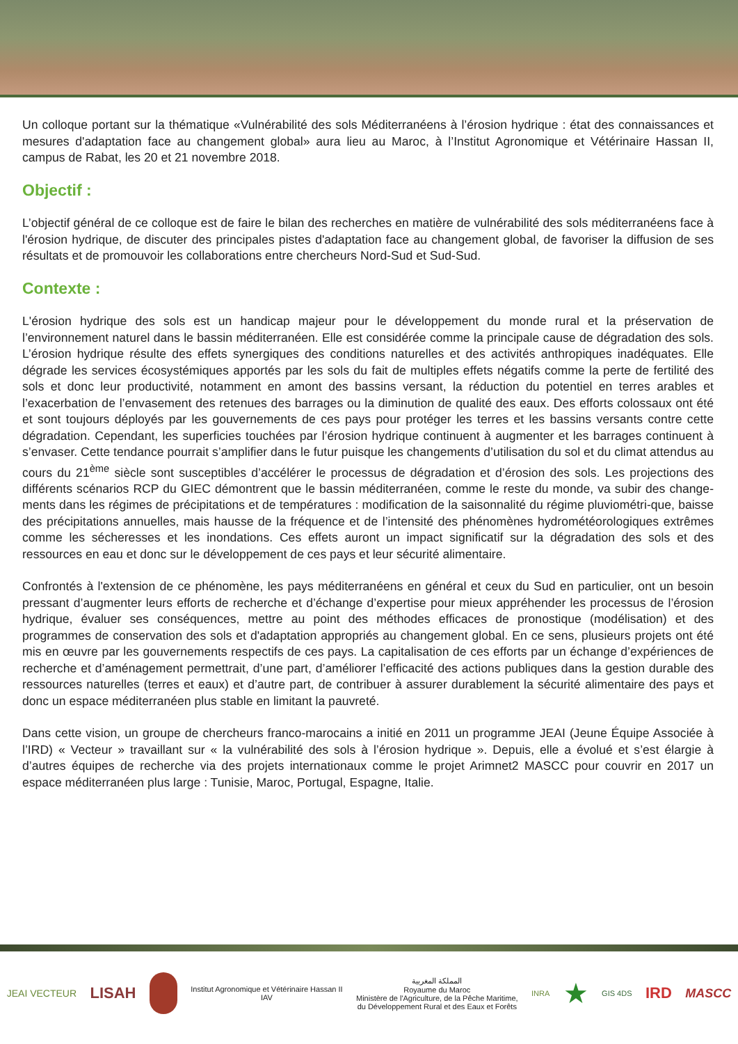Un colloque portant sur la thématique «Vulnérabilité des sols Méditerranéens à l’érosion hydrique : état des connaissances et mesures d'adaptation face au changement global» aura lieu au Maroc, à l’Institut Agronomique et Vétérinaire Hassan II, campus de Rabat, les 20 et 21 novembre 2018.
Objectif :
L’objectif général de ce colloque est de faire le bilan des recherches en matière de vulnérabilité des sols méditerranéens face à l'érosion hydrique, de discuter des principales pistes d'adaptation face au changement global, de favoriser la diffusion de ses résultats et de promouvoir les collaborations entre chercheurs Nord-Sud et Sud-Sud.
Contexte :
L'érosion hydrique des sols est un handicap majeur pour le développement du monde rural et la préservation de l’environnement naturel dans le bassin méditerranéen. Elle est considérée comme la principale cause de dégradation des sols. L’érosion hydrique résulte des effets synergiques des conditions naturelles et des activités anthropiques inadéquates. Elle dégrade les services écosystémiques apportés par les sols du fait de multiples effets négatifs comme la perte de fertilité des sols et donc leur productivité, notamment en amont des bassins versant, la réduction du potentiel en terres arables et l’exacerbation de l’envasement des retenues des barrages ou la diminution de qualité des eaux. Des efforts colossaux ont été et sont toujours déployés par les gouvernements de ces pays pour protéger les terres et les bassins versants contre cette dégradation. Cependant, les superficies touchées par l’érosion hydrique continuent à augmenter et les barrages continuent à s’envaser. Cette tendance pourrait s’amplifier dans le futur puisque les changements d’utilisation du sol et du climat attendus au cours du 21<sup>ème</sup> siècle sont susceptibles d’accélérer le processus de dégradation et d’érosion des sols. Les projections des différents scénarios RCP du GIEC démontrent que le bassin méditerranéen, comme le reste du monde, va subir des change-ments dans les régimes de précipitations et de températures : modification de la saisonnalité du régime pluviométri-que, baisse des précipitations annuelles, mais hausse de la fréquence et de l’intensité des phénomènes hydrométéorologiques extrêmes comme les sécheresses et les inondations. Ces effets auront un impact significatif sur la dégradation des sols et des ressources en eau et donc sur le développement de ces pays et leur sécurité alimentaire.
Confrontés à l'extension de ce phénomène, les pays méditerranéens en général et ceux du Sud en particulier, ont un besoin pressant d’augmenter leurs efforts de recherche et d’échange d’expertise pour mieux appréhender les processus de l’érosion hydrique, évaluer ses conséquences, mettre au point des méthodes efficaces de pronostique (modélisation) et des programmes de conservation des sols et d'adaptation appropriés au changement global. En ce sens, plusieurs projets ont été mis en œuvre par les gouvernements respectifs de ces pays. La capitalisation de ces efforts par un échange d’expériences de recherche et d’aménagement permettrait, d’une part, d’améliorer l’efficacité des actions publiques dans la gestion durable des ressources naturelles (terres et eaux) et d’autre part, de contribuer à assurer durablement la sécurité alimentaire des pays et donc un espace méditerranéen plus stable en limitant la pauvreté.
Dans cette vision, un groupe de chercheurs franco-marocains a initié en 2011 un programme JEAI (Jeune Équipe Associée à l’IRD) « Vecteur » travaillant sur « la vulnérabilité des sols à l’érosion hydrique ». Depuis, elle a évolué et s’est élargie à d’autres équipes de recherche via des projets internationaux comme le projet Arimnet2 MASCC pour couvrir en 2017 un espace méditerranéen plus large : Tunisie, Maroc, Portugal, Espagne, Italie.
JEAI VECTEUR LISAH Institut Agronomique et Vétérinaire Hassan II
IAV المملكة المغربية
Royaume du Maroc
Ministère de l'Agriculture, de la Pêche Maritime,
du Développement Rural et des Eaux et Forêts INRA ★ GIS 4DS IRD MASCC